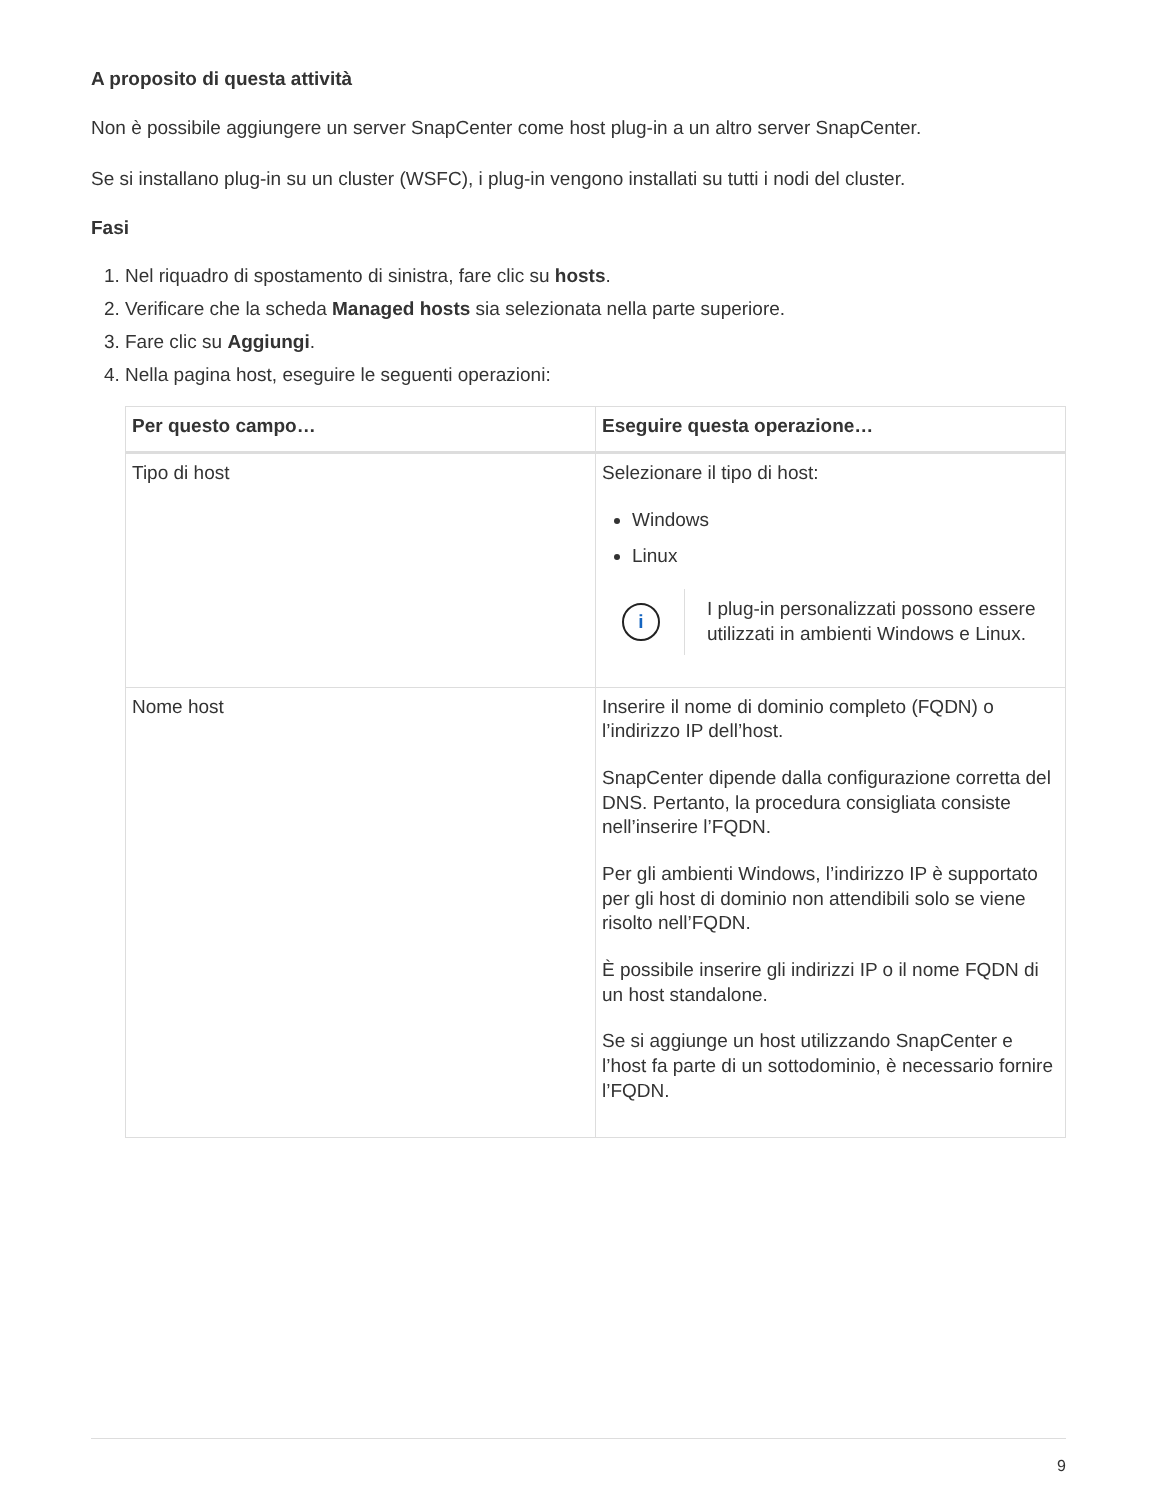A proposito di questa attività
Non è possibile aggiungere un server SnapCenter come host plug-in a un altro server SnapCenter.
Se si installano plug-in su un cluster (WSFC), i plug-in vengono installati su tutti i nodi del cluster.
Fasi
1. Nel riquadro di spostamento di sinistra, fare clic su hosts.
2. Verificare che la scheda Managed hosts sia selezionata nella parte superiore.
3. Fare clic su Aggiungi.
4. Nella pagina host, eseguire le seguenti operazioni:
| Per questo campo… | Eseguire questa operazione… |
| --- | --- |
| Tipo di host | Selezionare il tipo di host: Windows Linux i I plug-in personalizzati possono essere utilizzati in ambienti Windows e Linux. |
| Nome host | Inserire il nome di dominio completo (FQDN) o l’indirizzo IP dell’host. SnapCenter dipende dalla configurazione corretta del DNS. Pertanto, la procedura consigliata consiste nell’inserire l’FQDN. Per gli ambienti Windows, l’indirizzo IP è supportato per gli host di dominio non attendibili solo se viene risolto nell’FQDN. È possibile inserire gli indirizzi IP o il nome FQDN di un host standalone. Se si aggiunge un host utilizzando SnapCenter e l’host fa parte di un sottodominio, è necessario fornire l’FQDN. |
9